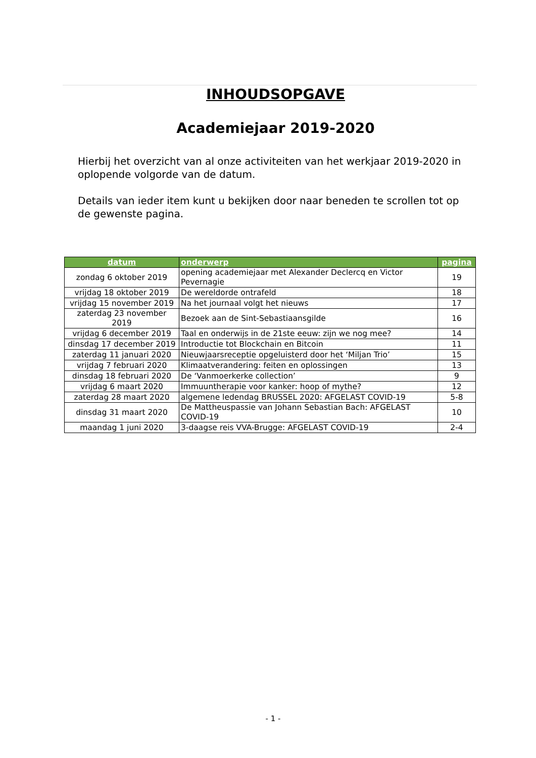INHOUDSOPGAVE
Academiejaar 2019-2020
Hierbij het overzicht van al onze activiteiten van het werkjaar 2019-2020 in oplopende volgorde van de datum.
Details van ieder item kunt u bekijken door naar beneden te scrollen tot op de gewenste pagina.
| datum | onderwerp | pagina |
| --- | --- | --- |
| zondag 6 oktober 2019 | opening academiejaar met Alexander Declercq en Victor Pevernagie | 19 |
| vrijdag 18 oktober 2019 | De wereldorde ontrafeld | 18 |
| vrijdag 15 november 2019 | Na het journaal volgt het nieuws | 17 |
| zaterdag 23 november 2019 | Bezoek aan de Sint-Sebastiaansgilde | 16 |
| vrijdag 6 december 2019 | Taal en onderwijs in de 21ste eeuw: zijn we nog mee? | 14 |
| dinsdag 17 december 2019 | Introductie tot Blockchain en Bitcoin | 11 |
| zaterdag 11 januari 2020 | Nieuwjaarsreceptie opgeluisterd door het ‘Miljan Trio’ | 15 |
| vrijdag 7 februari 2020 | Klimaatverandering: feiten en oplossingen | 13 |
| dinsdag 18 februari 2020 | De ‘Vanmoerkerke collection’ | 9 |
| vrijdag 6 maart 2020 | Immuuntherapie voor kanker: hoop of mythe? | 12 |
| zaterdag 28 maart 2020 | algemene ledendag BRUSSEL 2020: AFGELAST COVID-19 | 5-8 |
| dinsdag 31 maart 2020 | De Mattheuspassie van Johann Sebastian Bach: AFGELAST COVID-19 | 10 |
| maandag 1 juni 2020 | 3-daagse reis VVA-Brugge: AFGELAST COVID-19 | 2-4 |
- 1 -